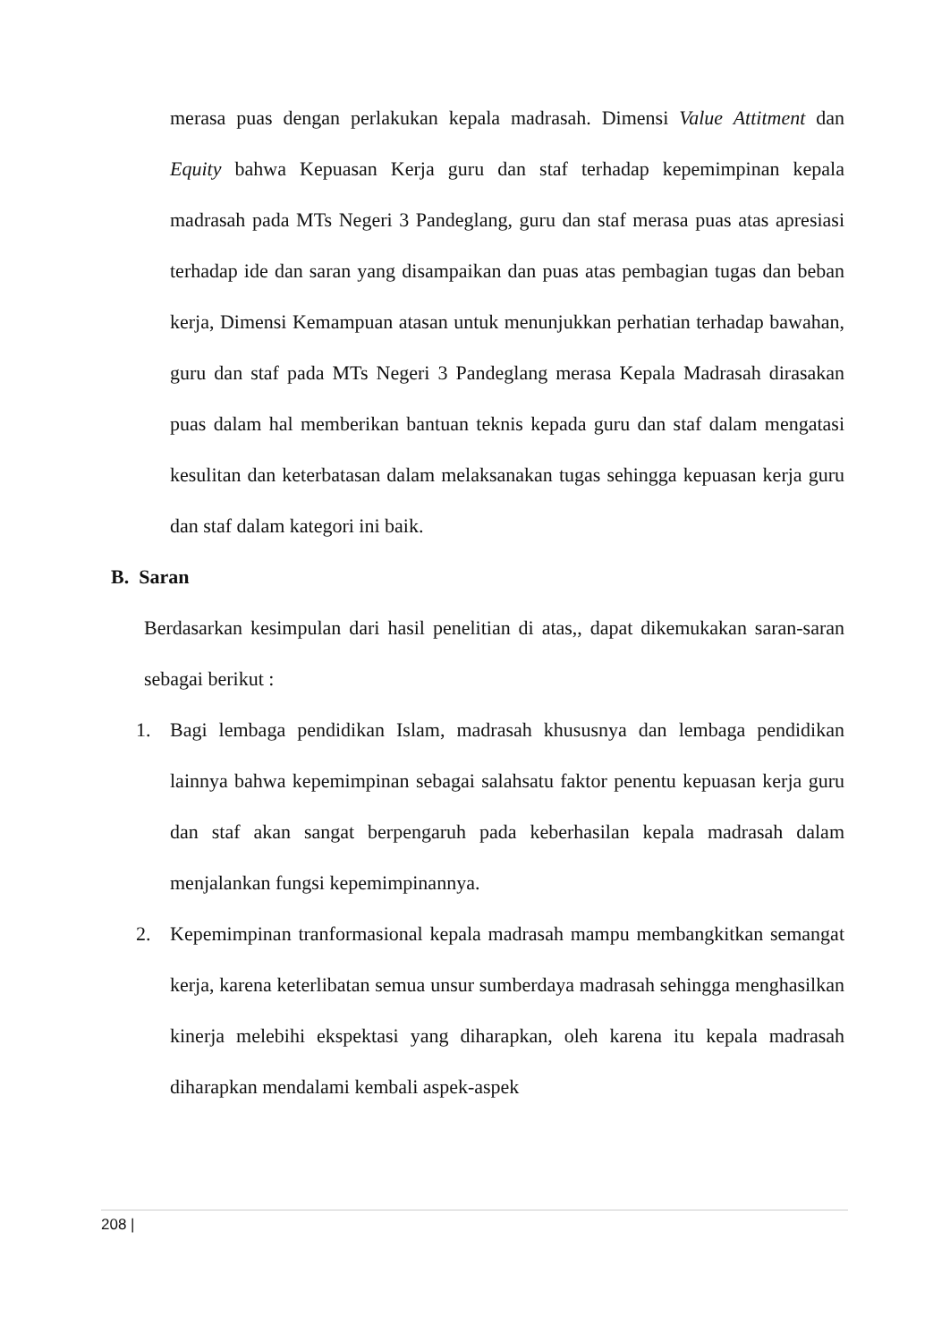merasa puas dengan perlakukan kepala madrasah. Dimensi Value Attitment dan Equity bahwa Kepuasan Kerja guru dan staf terhadap kepemimpinan kepala madrasah pada MTs Negeri 3 Pandeglang, guru dan staf merasa puas atas apresiasi terhadap ide dan saran yang disampaikan dan puas atas pembagian tugas dan beban kerja, Dimensi Kemampuan atasan untuk menunjukkan perhatian terhadap bawahan, guru dan staf pada MTs Negeri 3 Pandeglang merasa Kepala Madrasah dirasakan puas dalam hal memberikan bantuan teknis kepada guru dan staf dalam mengatasi kesulitan dan keterbatasan dalam melaksanakan tugas sehingga kepuasan kerja guru dan staf dalam kategori ini baik.
B. Saran
Berdasarkan kesimpulan dari hasil penelitian di atas,, dapat dikemukakan saran-saran sebagai berikut :
1. Bagi lembaga pendidikan Islam, madrasah khususnya dan lembaga pendidikan lainnya bahwa kepemimpinan sebagai salahsatu faktor penentu kepuasan kerja guru dan staf akan sangat berpengaruh pada keberhasilan kepala madrasah dalam menjalankan fungsi kepemimpinannya.
2. Kepemimpinan tranformasional kepala madrasah mampu membangkitkan semangat kerja, karena keterlibatan semua unsur sumberdaya madrasah sehingga menghasilkan kinerja melebihi ekspektasi yang diharapkan, oleh karena itu kepala madrasah diharapkan mendalami kembali aspek-aspek
208 |